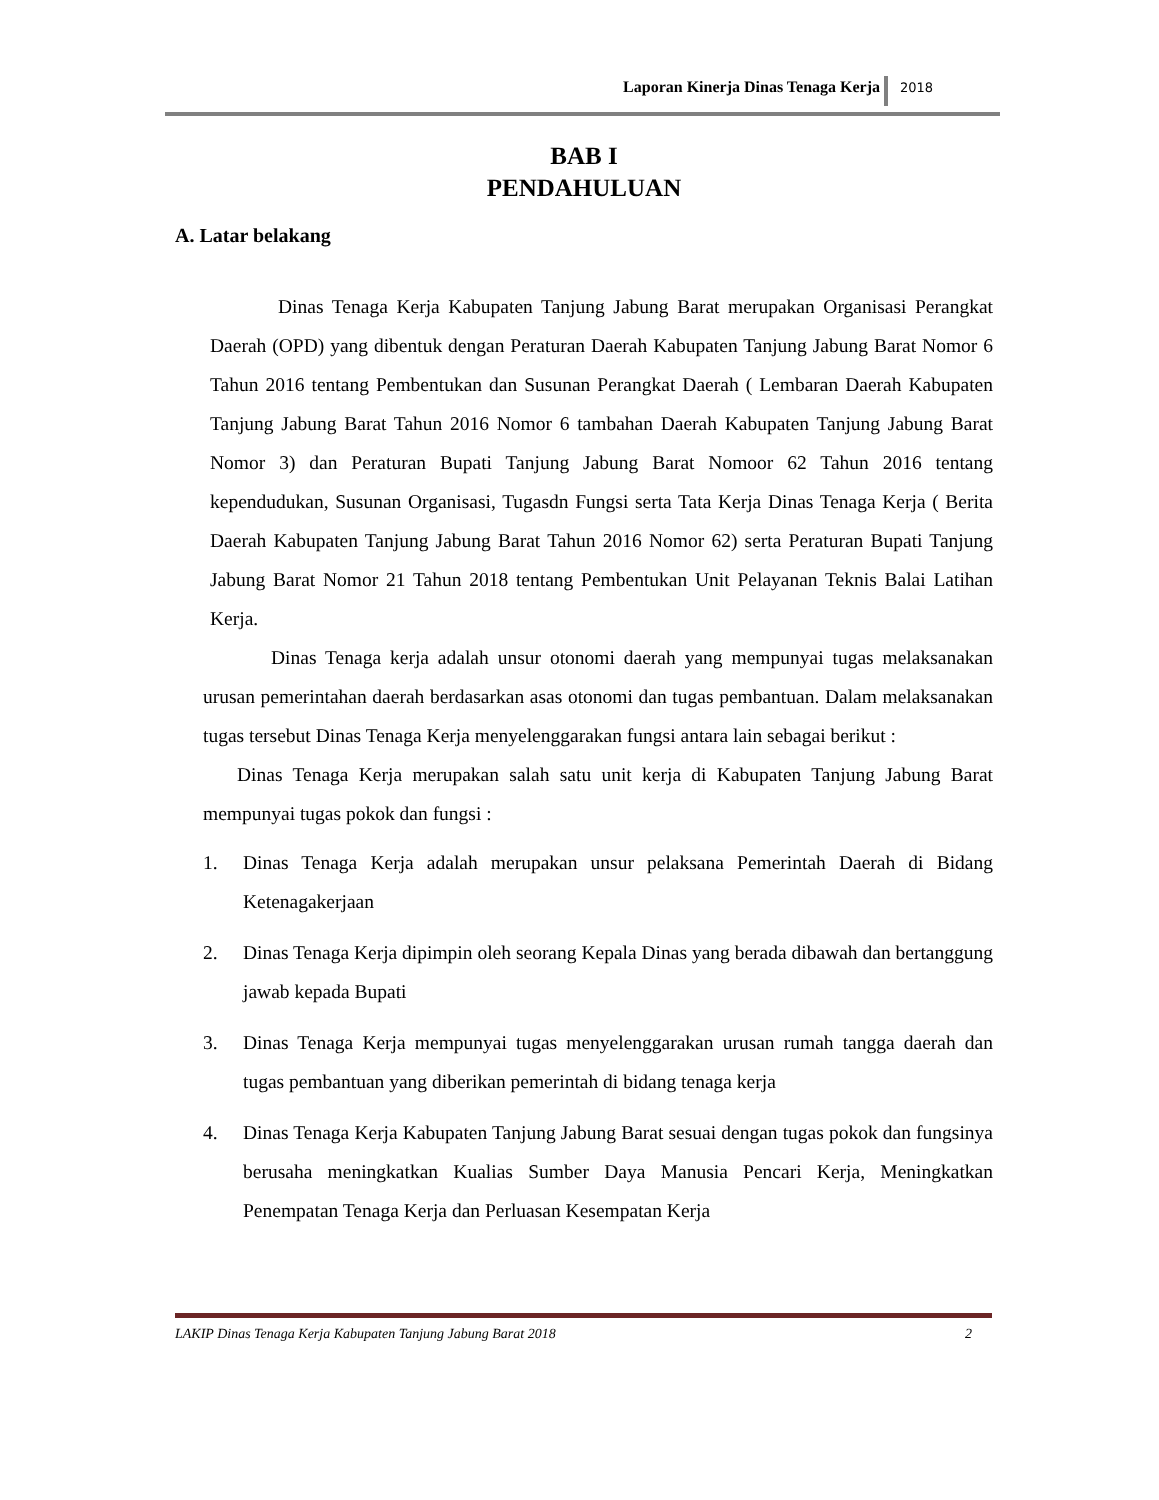Laporan Kinerja Dinas Tenaga Kerja 2018
BAB I
PENDAHULUAN
A. Latar belakang
Dinas Tenaga Kerja Kabupaten Tanjung Jabung Barat merupakan Organisasi Perangkat Daerah (OPD) yang dibentuk dengan Peraturan Daerah Kabupaten Tanjung Jabung Barat Nomor 6 Tahun 2016 tentang Pembentukan dan Susunan Perangkat Daerah ( Lembaran Daerah Kabupaten Tanjung Jabung Barat Tahun 2016 Nomor 6 tambahan Daerah Kabupaten Tanjung Jabung Barat Nomor 3) dan Peraturan Bupati Tanjung Jabung Barat Nomoor 62 Tahun 2016 tentang kependudukan, Susunan Organisasi, Tugasdn Fungsi serta Tata Kerja Dinas Tenaga Kerja ( Berita Daerah Kabupaten Tanjung Jabung Barat Tahun 2016 Nomor 62) serta Peraturan Bupati Tanjung Jabung Barat Nomor 21 Tahun 2018 tentang Pembentukan Unit Pelayanan Teknis Balai Latihan Kerja.
Dinas Tenaga kerja adalah unsur otonomi daerah yang mempunyai tugas melaksanakan urusan pemerintahan daerah berdasarkan asas otonomi dan tugas pembantuan. Dalam melaksanakan tugas tersebut Dinas Tenaga Kerja menyelenggarakan fungsi antara lain sebagai berikut :
Dinas Tenaga Kerja merupakan salah satu unit kerja di Kabupaten Tanjung Jabung Barat mempunyai tugas pokok dan fungsi :
1. Dinas Tenaga Kerja adalah merupakan unsur pelaksana Pemerintah Daerah di Bidang Ketenagakerjaan
2. Dinas Tenaga Kerja dipimpin oleh seorang Kepala Dinas yang berada dibawah dan bertanggung jawab kepada Bupati
3. Dinas Tenaga Kerja mempunyai tugas menyelenggarakan urusan rumah tangga daerah dan tugas pembantuan yang diberikan pemerintah di bidang tenaga kerja
4. Dinas Tenaga Kerja Kabupaten Tanjung Jabung Barat sesuai dengan tugas pokok dan fungsinya berusaha meningkatkan Kualias Sumber Daya Manusia Pencari Kerja, Meningkatkan Penempatan Tenaga Kerja dan Perluasan Kesempatan Kerja
LAKIP Dinas Tenaga Kerja Kabupaten Tanjung Jabung Barat 2018 2